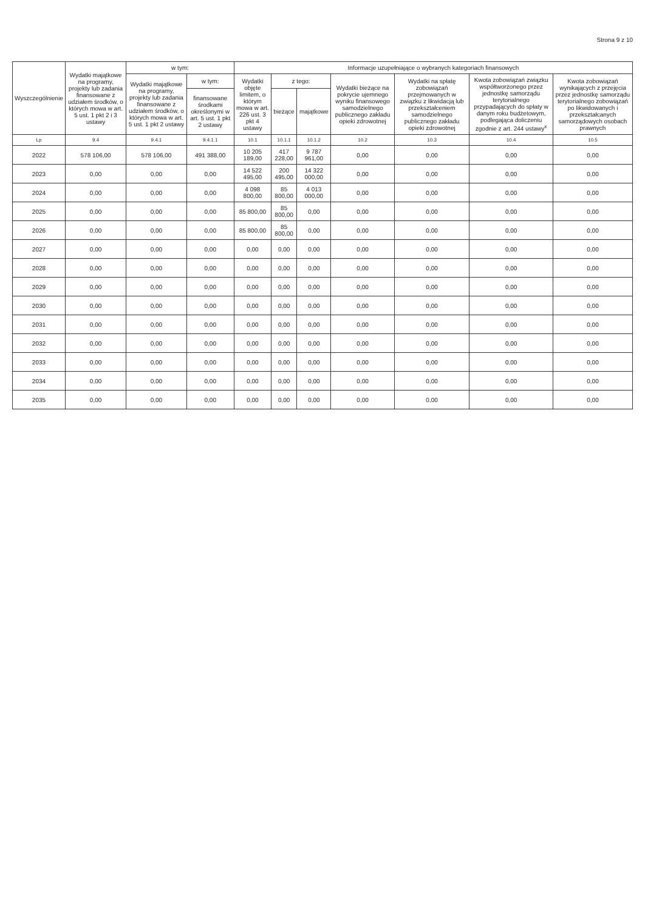Strona 9 z 10
| Wyszczególnienie | Wydatki majątkowe na programy, projekty lub zadania finansowane z udziałem środków, o których mowa w art. 5 ust. 1 pkt 2 i 3 ustawy | w tym: | | Informacje uzupełniające o wybranych kategoriach finansowych | | | | | | |
| --- | --- | --- | --- | --- | --- | --- | --- | --- | --- | --- |
| | | Wydatki majątkowe na programy, projekty lub zadania finansowane z udziałem środków, o których mowa w art. 5 ust. 1 pkt 2 ustawy | w tym: | Wydatki objęte limitem, o którym mowa w art. 226 ust. 3 pkt 4 ustawy | z tego: | | Wydatki bieżące na pokrycie ujemnego wyniku finansowego samodzielnego publicznego zakładu opieki zdrowotnej | Wydatki na spłatę zobowiązań przejmowanych w związku z likwidacją lub przekształceniem samodzielnego publicznego zakładu opieki zdrowotnej | Kwota zobowiązań związku współtworzonego przez jednostkę samorządu terytorialnego przypadających do spłaty w danym roku budżetowym, podlegająca doliczeniu zgodnie z art. 244 ustawy<sup>x</sup> | Kwota zobowiązań wynikających z przejęcia przez jednostkę samorządu terytorialnego zobowiązań po likwidowanych i przekształcanych samorządowych osobach prawnych |
| | | | finansowane środkami określonymi w art. 5 ust. 1 pkt 2 ustawy | | bieżące | majątkowe | | | | |
| Lp | 9.4 | 9.4.1 | 9.4.1.1 | 10.1 | 10.1.1 | 10.1.2 | 10.2 | 10.3 | 10.4 | 10.5 |
| 2022 | 578 106,00 | 578 106,00 | 491 388,00 | 10 205 189,00 | 417 228,00 | 9 787 961,00 | 0,00 | 0,00 | 0,00 | 0,00 |
| 2023 | 0,00 | 0,00 | 0,00 | 14 522 495,00 | 200 495,00 | 14 322 000,00 | 0,00 | 0,00 | 0,00 | 0,00 |
| 2024 | 0,00 | 0,00 | 0,00 | 4 098 800,00 | 85 800,00 | 4 013 000,00 | 0,00 | 0,00 | 0,00 | 0,00 |
| 2025 | 0,00 | 0,00 | 0,00 | 85 800,00 | 85 800,00 | 0,00 | 0,00 | 0,00 | 0,00 | 0,00 |
| 2026 | 0,00 | 0,00 | 0,00 | 85 800,00 | 85 800,00 | 0,00 | 0,00 | 0,00 | 0,00 | 0,00 |
| 2027 | 0,00 | 0,00 | 0,00 | 0,00 | 0,00 | 0,00 | 0,00 | 0,00 | 0,00 | 0,00 |
| 2028 | 0,00 | 0,00 | 0,00 | 0,00 | 0,00 | 0,00 | 0,00 | 0,00 | 0,00 | 0,00 |
| 2029 | 0,00 | 0,00 | 0,00 | 0,00 | 0,00 | 0,00 | 0,00 | 0,00 | 0,00 | 0,00 |
| 2030 | 0,00 | 0,00 | 0,00 | 0,00 | 0,00 | 0,00 | 0,00 | 0,00 | 0,00 | 0,00 |
| 2031 | 0,00 | 0,00 | 0,00 | 0,00 | 0,00 | 0,00 | 0,00 | 0,00 | 0,00 | 0,00 |
| 2032 | 0,00 | 0,00 | 0,00 | 0,00 | 0,00 | 0,00 | 0,00 | 0,00 | 0,00 | 0,00 |
| 2033 | 0,00 | 0,00 | 0,00 | 0,00 | 0,00 | 0,00 | 0,00 | 0,00 | 0,00 | 0,00 |
| 2034 | 0,00 | 0,00 | 0,00 | 0,00 | 0,00 | 0,00 | 0,00 | 0,00 | 0,00 | 0,00 |
| 2035 | 0,00 | 0,00 | 0,00 | 0,00 | 0,00 | 0,00 | 0,00 | 0,00 | 0,00 | 0,00 |